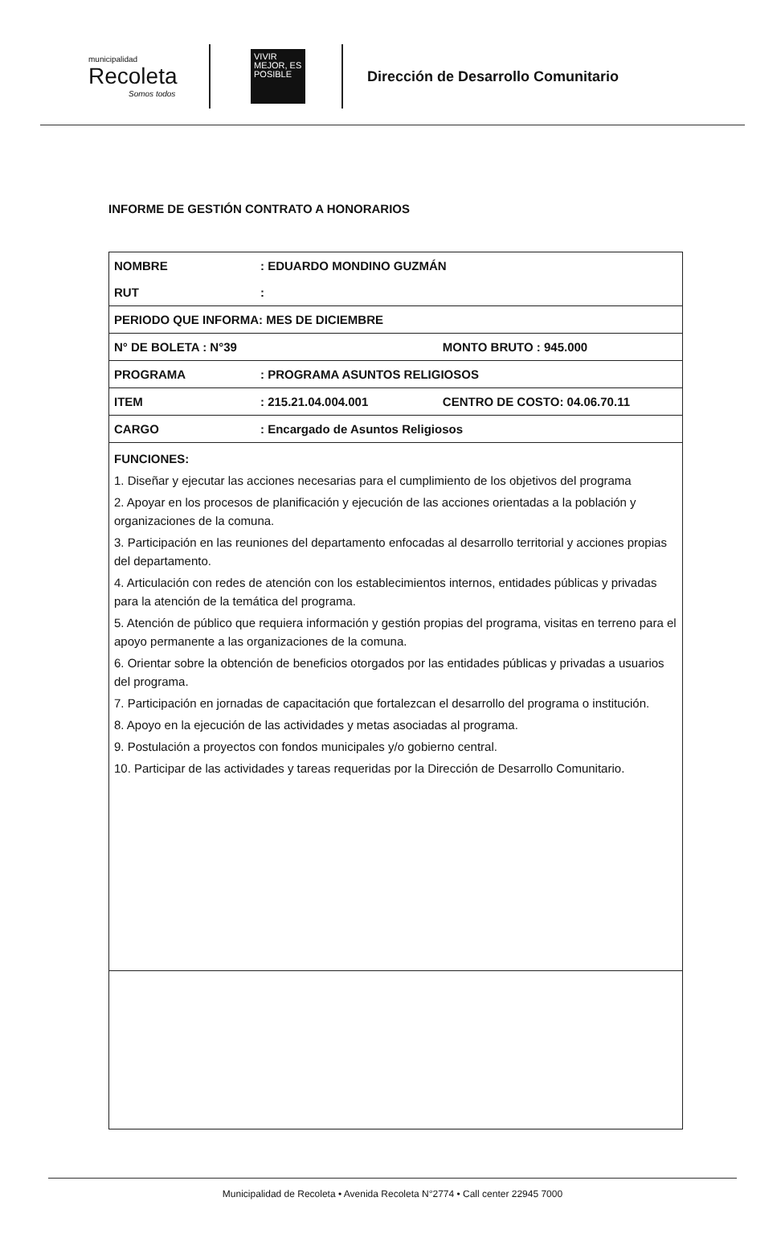municipalidad
Recoleta
Somos todos
VIVIR MEJOR, ES POSIBLE
Dirección de Desarrollo Comunitario
INFORME DE GESTIÓN CONTRATO A HONORARIOS
| NOMBRE | : EDUARDO MONDINO GUZMÁN | |
| RUT | : | |
| PERIODO QUE INFORMA: MES DE DICIEMBRE | | |
| N° DE BOLETA : N°39 | | MONTO BRUTO : 945.000 |
| PROGRAMA | : PROGRAMA ASUNTOS RELIGIOSOS | |
| ITEM | : 215.21.04.004.001 | CENTRO DE COSTO: 04.06.70.11 |
| CARGO | : Encargado de Asuntos Religiosos | |
| FUNCIONES: 1. Diseñar y ejecutar las acciones necesarias para el cumplimiento de los objetivos del programa 2. Apoyar en los procesos de planificación y ejecución de las acciones orientadas a la población y organizaciones de la comuna. 3. Participación en las reuniones del departamento enfocadas al desarrollo territorial y acciones propias del departamento. 4. Articulación con redes de atención con los establecimientos internos, entidades públicas y privadas para la atención de la temática del programa. 5. Atención de público que requiera información y gestión propias del programa, visitas en terreno para el apoyo permanente a las organizaciones de la comuna. 6. Orientar sobre la obtención de beneficios otorgados por las entidades públicas y privadas a usuarios del programa. 7. Participación en jornadas de capacitación que fortalezcan el desarrollo del programa o institución. 8. Apoyo en la ejecución de las actividades y metas asociadas al programa. 9. Postulación a proyectos con fondos municipales y/o gobierno central. 10. Participar de las actividades y tareas requeridas por la Dirección de Desarrollo Comunitario. | | |
Municipalidad de Recoleta • Avenida Recoleta N°2774 • Call center 22945 7000